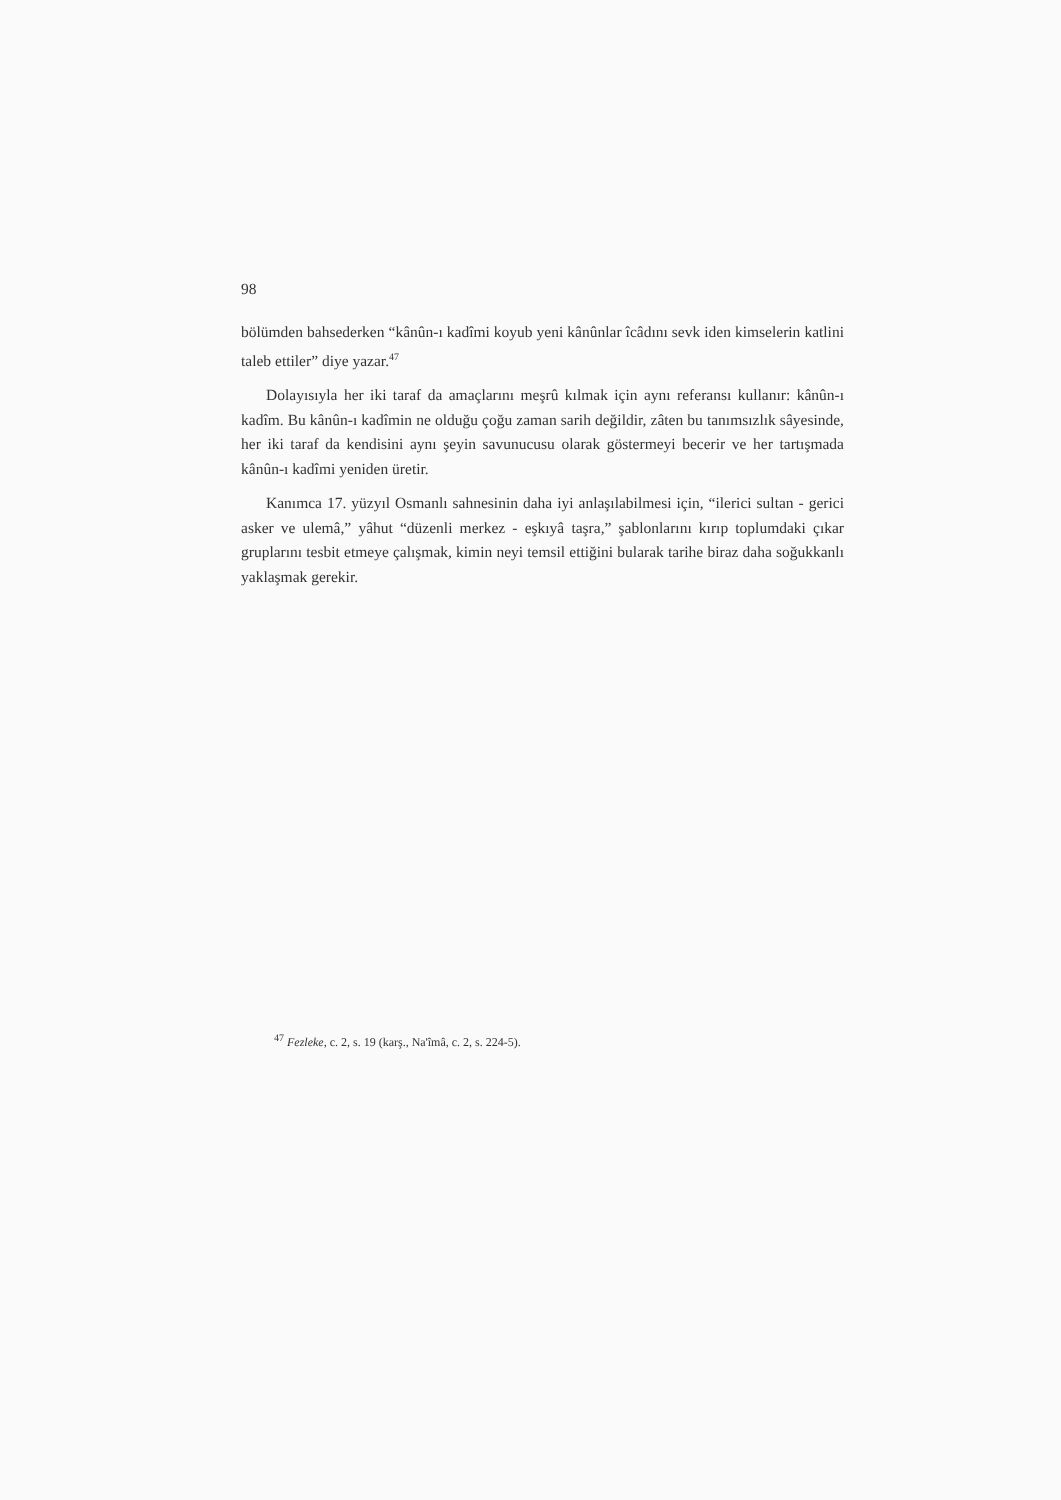98
bölümden bahsederken “kânûn-ı kadîmi koyub yeni kânûnlar îcâdını sevk iden kimselerin katlini taleb ettiler” diye yazar.<sup>47</sup>
Dolayısıyla her iki taraf da amaçlarını meşrû kılmak için aynı referansı kullanır: kânûn-ı kadîm. Bu kânûn-ı kadîmin ne olduğu çoğu zaman sarih değildir, zâten bu tanımsızlık sâyesinde, her iki taraf da kendisini aynı şeyin savunucusu olarak göstermeyi becerir ve her tartışmada kânûn-ı kadîmi yeniden üretir.
Kanımca 17. yüzyıl Osmanlı sahnesinin daha iyi anlaşılabilmesi için, “ilerici sultan - gerici asker ve ulemâ,” yâhut “düzenli merkez - eşkıyâ taşra,” şablonlarını kırıp toplumdaki çıkar gruplarını tesbit etmeye çalışmak, kimin neyi temsil ettiğini bularak tarihe biraz daha soğukkanlı yaklaşmak gerekir.
<sup>47</sup> Fezleke, c. 2, s. 19 (karş., Na'îmâ, c. 2, s. 224-5).